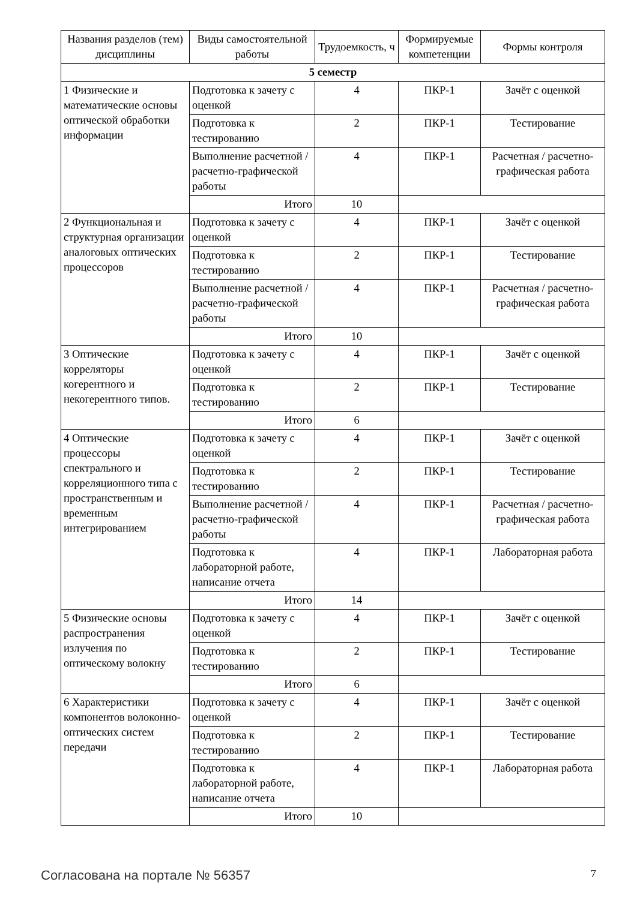| Названия разделов (тем) дисциплины | Виды самостоятельной работы | Трудоемкость, ч | Формируемые компетенции | Формы контроля |
| --- | --- | --- | --- | --- |
| 5 семестр | | | | |
| 1 Физические и математические основы оптической обработки информации | Подготовка к зачету с оценкой | 4 | ПКР-1 | Зачёт с оценкой |
| | Подготовка к тестированию | 2 | ПКР-1 | Тестирование |
| | Выполнение расчетной / расчетно-графической работы | 4 | ПКР-1 | Расчетная / расчетно-графическая работа |
| | Итого | 10 | | |
| 2 Функциональная и структурная организации аналоговых оптических процессоров | Подготовка к зачету с оценкой | 4 | ПКР-1 | Зачёт с оценкой |
| | Подготовка к тестированию | 2 | ПКР-1 | Тестирование |
| | Выполнение расчетной / расчетно-графической работы | 4 | ПКР-1 | Расчетная / расчетно-графическая работа |
| | Итого | 10 | | |
| 3 Оптические корреляторы когерентного и некогерентного типов. | Подготовка к зачету с оценкой | 4 | ПКР-1 | Зачёт с оценкой |
| | Подготовка к тестированию | 2 | ПКР-1 | Тестирование |
| | Итого | 6 | | |
| 4 Оптические процессоры спектрального и корреляционного типа с пространственным и временным интегрированием | Подготовка к зачету с оценкой | 4 | ПКР-1 | Зачёт с оценкой |
| | Подготовка к тестированию | 2 | ПКР-1 | Тестирование |
| | Выполнение расчетной / расчетно-графической работы | 4 | ПКР-1 | Расчетная / расчетно-графическая работа |
| | Подготовка к лабораторной работе, написание отчета | 4 | ПКР-1 | Лабораторная работа |
| | Итого | 14 | | |
| 5 Физические основы распространения излучения по оптическому волокну | Подготовка к зачету с оценкой | 4 | ПКР-1 | Зачёт с оценкой |
| | Подготовка к тестированию | 2 | ПКР-1 | Тестирование |
| | Итого | 6 | | |
| 6 Характеристики компонентов волоконно-оптических систем передачи | Подготовка к зачету с оценкой | 4 | ПКР-1 | Зачёт с оценкой |
| | Подготовка к тестированию | 2 | ПКР-1 | Тестирование |
| | Подготовка к лабораторной работе, написание отчета | 4 | ПКР-1 | Лабораторная работа |
| | Итого | 10 | | |
Согласована на портале № 56357 7